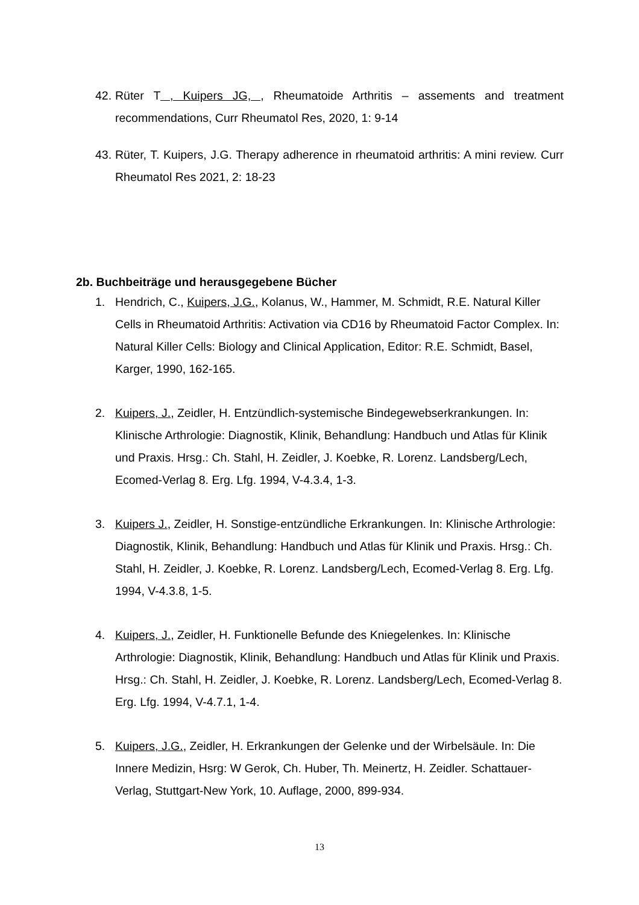42. Rüter T , Kuipers JG, , Rheumatoide Arthritis – assements and treatment recommendations, Curr Rheumatol Res, 2020, 1: 9-14
43. Rüter, T. Kuipers, J.G. Therapy adherence in rheumatoid arthritis: A mini review. Curr Rheumatol Res 2021, 2: 18-23
2b. Buchbeiträge und herausgegebene Bücher
1. Hendrich, C., Kuipers, J.G., Kolanus, W., Hammer, M. Schmidt, R.E. Natural Killer Cells in Rheumatoid Arthritis: Activation via CD16 by Rheumatoid Factor Complex. In: Natural Killer Cells: Biology and Clinical Application, Editor: R.E. Schmidt, Basel, Karger, 1990, 162-165.
2. Kuipers, J., Zeidler, H. Entzündlich-systemische Bindegewebserkrankungen. In: Klinische Arthrologie: Diagnostik, Klinik, Behandlung: Handbuch und Atlas für Klinik und Praxis. Hrsg.: Ch. Stahl, H. Zeidler, J. Koebke, R. Lorenz. Landsberg/Lech, Ecomed-Verlag 8. Erg. Lfg. 1994, V-4.3.4, 1-3.
3. Kuipers J., Zeidler, H. Sonstige-entzündliche Erkrankungen. In: Klinische Arthrologie: Diagnostik, Klinik, Behandlung: Handbuch und Atlas für Klinik und Praxis. Hrsg.: Ch. Stahl, H. Zeidler, J. Koebke, R. Lorenz. Landsberg/Lech, Ecomed-Verlag 8. Erg. Lfg. 1994, V-4.3.8, 1-5.
4. Kuipers, J., Zeidler, H. Funktionelle Befunde des Kniegelenkes. In: Klinische Arthrologie: Diagnostik, Klinik, Behandlung: Handbuch und Atlas für Klinik und Praxis. Hrsg.: Ch. Stahl, H. Zeidler, J. Koebke, R. Lorenz. Landsberg/Lech, Ecomed-Verlag 8. Erg. Lfg. 1994, V-4.7.1, 1-4.
5. Kuipers, J.G., Zeidler, H. Erkrankungen der Gelenke und der Wirbelsäule. In: Die Innere Medizin, Hsrg: W Gerok, Ch. Huber, Th. Meinertz, H. Zeidler. Schattauer-Verlag, Stuttgart-New York, 10. Auflage, 2000, 899-934.
13